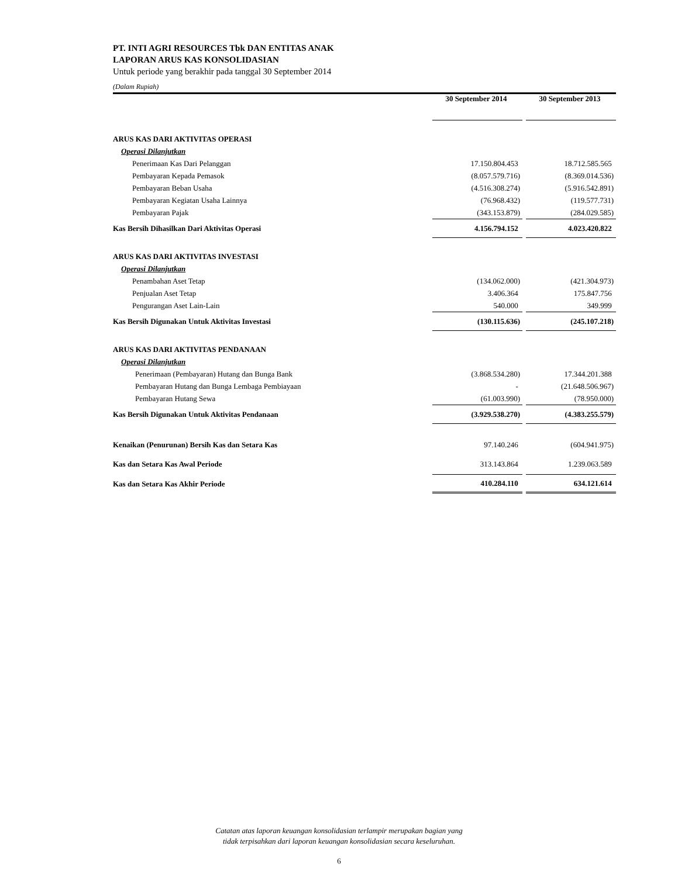PT. INTI AGRI RESOURCES Tbk DAN ENTITAS ANAK
LAPORAN ARUS KAS KONSOLIDASIAN
Untuk periode yang berakhir pada tanggal 30 September 2014
(Dalam Rupiah)
| | 30 September 2014 | | 30 September 2013 |
| --- | --- | --- | --- |
| ARUS KAS DARI AKTIVITAS OPERASI | | | |
| Operasi Dilanjutkan | | | |
| Penerimaan Kas Dari Pelanggan | 17.150.804.453 | | 18.712.585.565 |
| Pembayaran Kepada Pemasok | (8.057.579.716) | | (8.369.014.536) |
| Pembayaran Beban Usaha | (4.516.308.274) | | (5.916.542.891) |
| Pembayaran Kegiatan Usaha Lainnya | (76.968.432) | | (119.577.731) |
| Pembayaran Pajak | (343.153.879) | | (284.029.585) |
| Kas Bersih Dihasilkan Dari Aktivitas Operasi | 4.156.794.152 | | 4.023.420.822 |
| ARUS KAS DARI AKTIVITAS INVESTASI | | | |
| Operasi Dilanjutkan | | | |
| Penambahan Aset Tetap | (134.062.000) | | (421.304.973) |
| Penjualan Aset Tetap | 3.406.364 | | 175.847.756 |
| Pengurangan Aset Lain-Lain | 540.000 | | 349.999 |
| Kas Bersih Digunakan Untuk Aktivitas Investasi | (130.115.636) | | (245.107.218) |
| ARUS KAS DARI AKTIVITAS PENDANAAN | | | |
| Operasi Dilanjutkan | | | |
| Penerimaan (Pembayaran) Hutang dan Bunga Bank | (3.868.534.280) | | 17.344.201.388 |
| Pembayaran Hutang dan Bunga Lembaga Pembiayaan | - | | (21.648.506.967) |
| Pembayaran Hutang Sewa | (61.003.990) | | (78.950.000) |
| Kas Bersih Digunakan Untuk Aktivitas Pendanaan | (3.929.538.270) | | (4.383.255.579) |
| Kenaikan (Penurunan) Bersih Kas dan Setara Kas | 97.140.246 | | (604.941.975) |
| Kas dan Setara Kas Awal Periode | 313.143.864 | | 1.239.063.589 |
| Kas dan Setara Kas Akhir Periode | 410.284.110 | | 634.121.614 |
Catatan atas laporan keuangan konsolidasian terlampir merupakan bagian yang
tidak terpisahkan dari laporan keuangan konsolidasian secara keseluruhan.
6